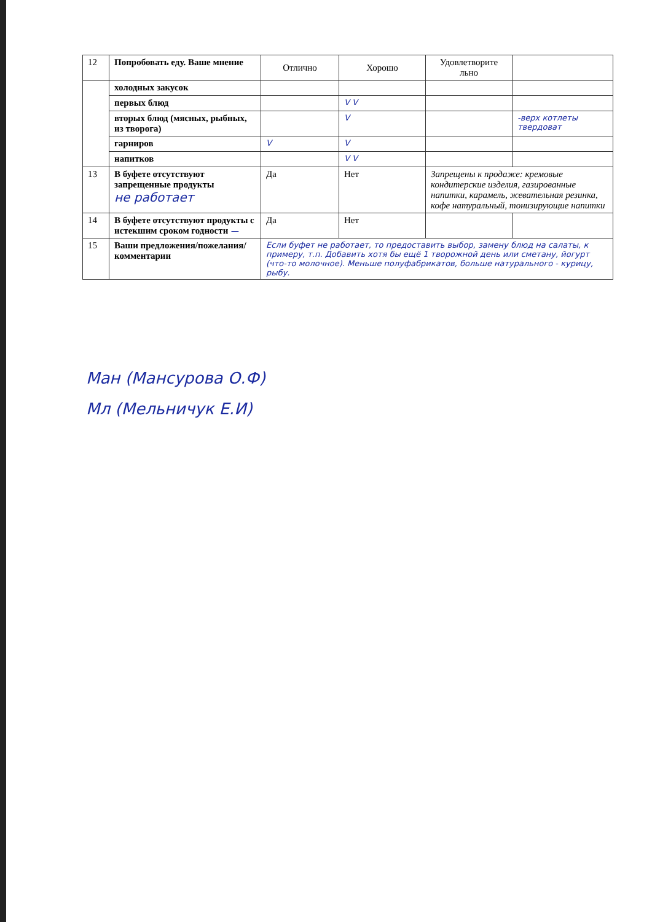| 12 | Попробовать еду. Ваше мнение | Отлично | Хорошо | Удовлетворите льно | |
| | холодных закусок | | | | |
| | первых блюд | | V V | | |
| | вторых блюд (мясных, рыбных, из творога) | | V | | -верх котлеты твердоват |
| | гарниров | V | V | | |
| | напитков | | V V | | |
| 13 | В буфете отсутствуют запрещенные продукты не работает | Да | Нет | Запрещены к продаже: кремовые кондитерские изделия, газированные напитки, карамель, жевательная резинка, кофе натуральный, тонизирующие напитки | |
| 14 | В буфете отсутствуют продукты с истекшим сроком годности — | Да | Нет | | |
| 15 | Ваши предложения/пожелания/ комментарии | Если буфет не работает, то предоставить выбор, замену блюд на салаты, к примеру, т.п. Добавить хотя бы ещё 1 творожной день или сметану, йогурт (что-то молочное). Меньше полуфабрикатов, больше натурального - курицу, рыбу. | | | |
Ман (Мансурова О.Ф)
Мл (Мельничук Е.И)